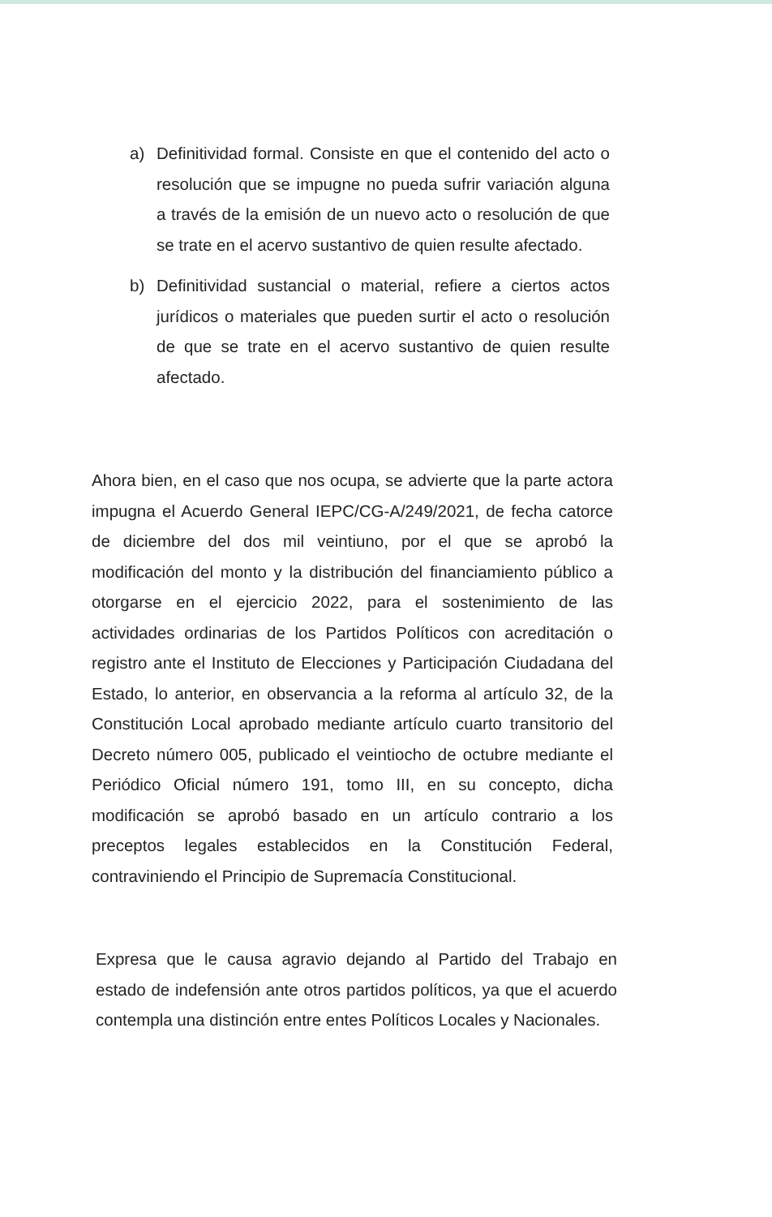a) Definitividad formal. Consiste en que el contenido del acto o resolución que se impugne no pueda sufrir variación alguna a través de la emisión de un nuevo acto o resolución de que se trate en el acervo sustantivo de quien resulte afectado.
b) Definitividad sustancial o material, refiere a ciertos actos jurídicos o materiales que pueden surtir el acto o resolución de que se trate en el acervo sustantivo de quien resulte afectado.
Ahora bien, en el caso que nos ocupa, se advierte que la parte actora impugna el Acuerdo General IEPC/CG-A/249/2021, de fecha catorce de diciembre del dos mil veintiuno, por el que se aprobó la modificación del monto y la distribución del financiamiento público a otorgarse en el ejercicio 2022, para el sostenimiento de las actividades ordinarias de los Partidos Políticos con acreditación o registro ante el Instituto de Elecciones y Participación Ciudadana del Estado, lo anterior, en observancia a la reforma al artículo 32, de la Constitución Local aprobado mediante artículo cuarto transitorio del Decreto número 005, publicado el veintiocho de octubre mediante el Periódico Oficial número 191, tomo III, en su concepto, dicha modificación se aprobó basado en un artículo contrario a los preceptos legales establecidos en la Constitución Federal, contraviniendo el Principio de Supremacía Constitucional.
Expresa que le causa agravio dejando al Partido del Trabajo en estado de indefensión ante otros partidos políticos, ya que el acuerdo contempla una distinción entre entes Políticos Locales y Nacionales.